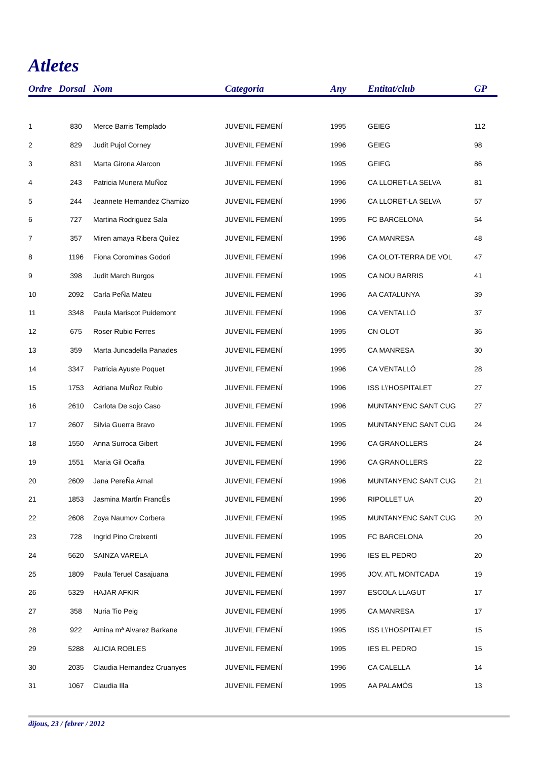Atletes
| Ordre | Dorsal | Nom | Categoria | Any | Entitat/club | GP |
| --- | --- | --- | --- | --- | --- | --- |
| 1 | 830 | Merce Barris Templado | JUVENIL FEMENÍ | 1995 | GEIEG | 112 |
| 2 | 829 | Judit Pujol Corney | JUVENIL FEMENÍ | 1996 | GEIEG | 98 |
| 3 | 831 | Marta Girona Alarcon | JUVENIL FEMENÍ | 1995 | GEIEG | 86 |
| 4 | 243 | Patricia Munera MuÑoz | JUVENIL FEMENÍ | 1996 | CA LLORET-LA SELVA | 81 |
| 5 | 244 | Jeannete Hernandez Chamizo | JUVENIL FEMENÍ | 1996 | CA LLORET-LA SELVA | 57 |
| 6 | 727 | Martina Rodriguez Sala | JUVENIL FEMENÍ | 1995 | FC BARCELONA | 54 |
| 7 | 357 | Miren amaya Ribera Quilez | JUVENIL FEMENÍ | 1996 | CA MANRESA | 48 |
| 8 | 1196 | Fiona Corominas Godori | JUVENIL FEMENÍ | 1996 | CA OLOT-TERRA DE VOL | 47 |
| 9 | 398 | Judit March Burgos | JUVENIL FEMENÍ | 1995 | CA NOU BARRIS | 41 |
| 10 | 2092 | Carla PeÑa Mateu | JUVENIL FEMENÍ | 1996 | AA CATALUNYA | 39 |
| 11 | 3348 | Paula Mariscot Puidemont | JUVENIL FEMENÍ | 1996 | CA VENTALLÓ | 37 |
| 12 | 675 | Roser Rubio Ferres | JUVENIL FEMENÍ | 1995 | CN OLOT | 36 |
| 13 | 359 | Marta Juncadella Panades | JUVENIL FEMENÍ | 1995 | CA MANRESA | 30 |
| 14 | 3347 | Patricia Ayuste Poquet | JUVENIL FEMENÍ | 1996 | CA VENTALLÓ | 28 |
| 15 | 1753 | Adriana MuÑoz Rubio | JUVENIL FEMENÍ | 1996 | ISS L\'HOSPITALET | 27 |
| 16 | 2610 | Carlota De sojo Caso | JUVENIL FEMENÍ | 1996 | MUNTANYENC SANT CUG | 27 |
| 17 | 2607 | Silvia Guerra Bravo | JUVENIL FEMENÍ | 1995 | MUNTANYENC SANT CUG | 24 |
| 18 | 1550 | Anna Surroca Gibert | JUVENIL FEMENÍ | 1996 | CA GRANOLLERS | 24 |
| 19 | 1551 | Maria Gil Ocaña | JUVENIL FEMENÍ | 1996 | CA GRANOLLERS | 22 |
| 20 | 2609 | Jana PereÑa Arnal | JUVENIL FEMENÍ | 1996 | MUNTANYENC SANT CUG | 21 |
| 21 | 1853 | Jasmina MartÍn FrancÉs | JUVENIL FEMENÍ | 1996 | RIPOLLET UA | 20 |
| 22 | 2608 | Zoya Naumov Corbera | JUVENIL FEMENÍ | 1995 | MUNTANYENC SANT CUG | 20 |
| 23 | 728 | Ingrid Pino Creixenti | JUVENIL FEMENÍ | 1995 | FC BARCELONA | 20 |
| 24 | 5620 | SAINZA VARELA | JUVENIL FEMENÍ | 1996 | IES EL PEDRO | 20 |
| 25 | 1809 | Paula Teruel Casajuana | JUVENIL FEMENÍ | 1995 | JOV. ATL MONTCADA | 19 |
| 26 | 5329 | HAJAR AFKIR | JUVENIL FEMENÍ | 1997 | ESCOLA LLAGUT | 17 |
| 27 | 358 | Nuria Tio Peig | JUVENIL FEMENÍ | 1995 | CA MANRESA | 17 |
| 28 | 922 | Amina mª Alvarez Barkane | JUVENIL FEMENÍ | 1995 | ISS L\'HOSPITALET | 15 |
| 29 | 5288 | ALICIA ROBLES | JUVENIL FEMENÍ | 1995 | IES EL PEDRO | 15 |
| 30 | 2035 | Claudia Hernandez Cruanyes | JUVENIL FEMENÍ | 1996 | CA CALELLA | 14 |
| 31 | 1067 | Claudia Illa | JUVENIL FEMENÍ | 1995 | AA PALAMÓS | 13 |
dijous, 23 / febrer / 2012